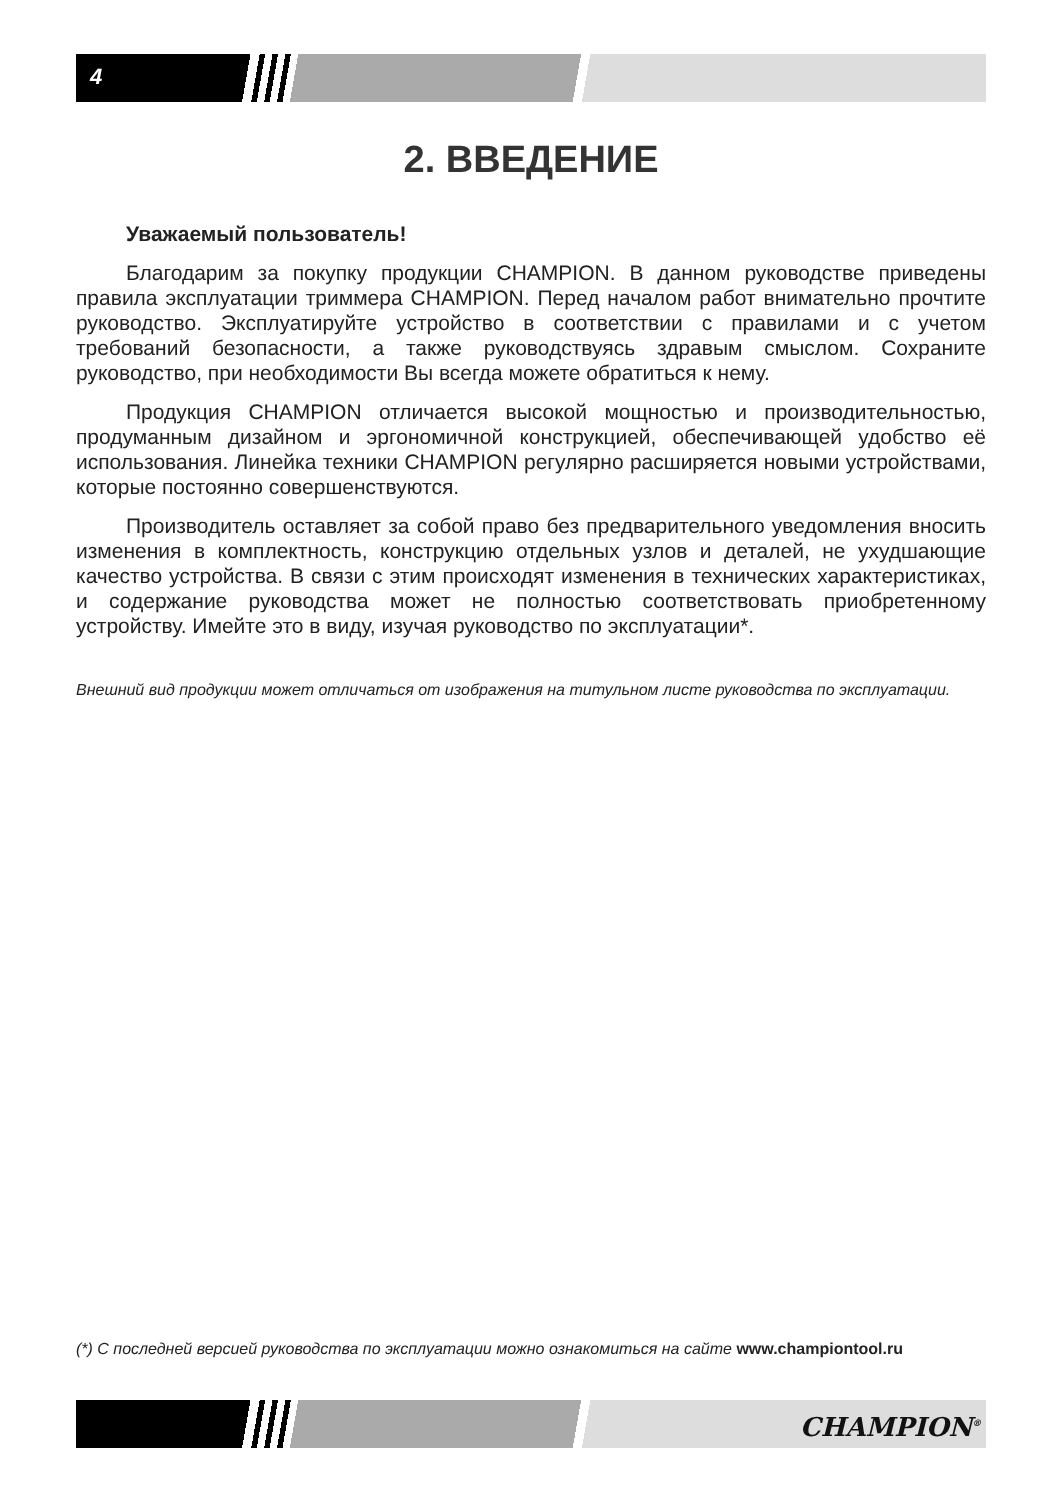4
2. ВВЕДЕНИЕ
Уважаемый пользователь!
Благодарим за покупку продукции CHAMPION. В данном руководстве приведены правила эксплуатации триммера CHAMPION. Перед началом работ внимательно прочтите руководство. Эксплуатируйте устройство в соответствии с правилами и с учетом требований безопасности, а также руководствуясь здравым смыслом. Сохраните руководство, при необходимости Вы всегда можете обратиться к нему.
Продукция CHAMPION отличается высокой мощностью и производительностью, продуманным дизайном и эргономичной конструкцией, обеспечивающей удобство её использования. Линейка техники CHAMPION регулярно расширяется новыми устройствами, которые постоянно совершенствуются.
Производитель оставляет за собой право без предварительного уведомления вносить изменения в комплектность, конструкцию отдельных узлов и деталей, не ухудшающие качество устройства. В связи с этим происходят изменения в технических характеристиках, и содержание руководства может не полностью соответствовать приобретенному устройству. Имейте это в виду, изучая руководство по эксплуатации*.
Внешний вид продукции может отличаться от изображения на титульном листе руководства по эксплуатации.
(*) С последней версией руководства по эксплуатации можно ознакомиться на сайте www.championtool.ru
CHAMPION<sup>®</sup>